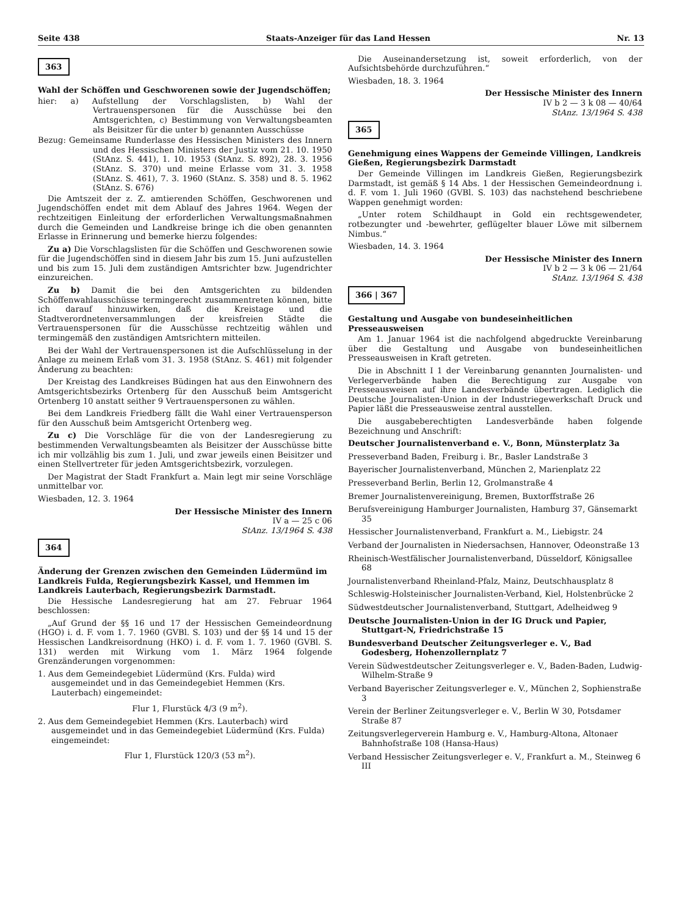Seite 438 Staats-Anzeiger für das Land Hessen Nr. 13
363
Wahl der Schöffen und Geschworenen sowie der Jugendschöffen;
hier: a) Aufstellung der Vorschlagslisten, b) Wahl der Vertrauenspersonen für die Ausschüsse bei den Amtsgerichten, c) Bestimmung von Verwaltungsbeamten als Beisitzer für die unter b) genannten Ausschüsse
Bezug: Gemeinsame Runderlasse des Hessischen Ministers des Innern und des Hessischen Ministers der Justiz vom 21. 10. 1950 (StAnz. S. 441), 1. 10. 1953 (StAnz. S. 892), 28. 3. 1956 (StAnz. S. 370) und meine Erlasse vom 31. 3. 1958 (StAnz. S. 461), 7. 3. 1960 (StAnz. S. 358) und 8. 5. 1962 (StAnz. S. 676)
Die Amtszeit der z. Z. amtierenden Schöffen, Geschworenen und Jugendschöffen endet mit dem Ablauf des Jahres 1964. Wegen der rechtzeitigen Einleitung der erforderlichen Verwaltungsmaßnahmen durch die Gemeinden und Landkreise bringe ich die oben genannten Erlasse in Erinnerung und bemerke hierzu folgendes:
Zu a) Die Vorschlagslisten für die Schöffen und Geschworenen sowie für die Jugendschöffen sind in diesem Jahr bis zum 15. Juni aufzustellen und bis zum 15. Juli dem zuständigen Amtsrichter bzw. Jugendrichter einzureichen.
Zu b) Damit die bei den Amtsgerichten zu bildenden Schöffenwahlausschüsse termingerecht zusammentreten können, bitte ich darauf hinzuwirken, daß die Kreistage und die Stadtverordnetenversammlungen der kreisfreien Städte die Vertrauenspersonen für die Ausschüsse rechtzeitig wählen und termingemäß den zuständigen Amtsrichtern mitteilen.
Bei der Wahl der Vertrauenspersonen ist die Aufschlüsselung in der Anlage zu meinem Erlaß vom 31. 3. 1958 (StAnz. S. 461) mit folgender Änderung zu beachten:
Der Kreistag des Landkreises Büdingen hat aus den Einwohnern des Amtsgerichtsbezirks Ortenberg für den Ausschuß beim Amtsgericht Ortenberg 10 anstatt seither 9 Vertrauenspersonen zu wählen.
Bei dem Landkreis Friedberg fällt die Wahl einer Vertrauensperson für den Ausschuß beim Amtsgericht Ortenberg weg.
Zu c) Die Vorschläge für die von der Landesregierung zu bestimmenden Verwaltungsbeamten als Beisitzer der Ausschüsse bitte ich mir vollzählig bis zum 1. Juli, und zwar jeweils einen Beisitzer und einen Stellvertreter für jeden Amtsgerichtsbezirk, vorzulegen.
Der Magistrat der Stadt Frankfurt a. Main legt mir seine Vorschläge unmittelbar vor.
Wiesbaden, 12. 3. 1964
Der Hessische Minister des Innern
IV a — 25 c 06
StAnz. 13/1964 S. 438
364
Änderung der Grenzen zwischen den Gemeinden Lüdermünd im Landkreis Fulda, Regierungsbezirk Kassel, und Hemmen im Landkreis Lauterbach, Regierungsbezirk Darmstadt.
Die Hessische Landesregierung hat am 27. Februar 1964 beschlossen:
„Auf Grund der §§ 16 und 17 der Hessischen Gemeindeordnung (HGO) i. d. F. vom 1. 7. 1960 (GVBl. S. 103) und der §§ 14 und 15 der Hessischen Landkreisordnung (HKO) i. d. F. vom 1. 7. 1960 (GVBl. S. 131) werden mit Wirkung vom 1. März 1964 folgende Grenzänderungen vorgenommen:
1. Aus dem Gemeindegebiet Lüdermünd (Krs. Fulda) wird ausgemeindet und in das Gemeindegebiet Hemmen (Krs. Lauterbach) eingemeindet:
Flur 1, Flurstück 4/3 (9 m<sup>2</sup>).
2. Aus dem Gemeindegebiet Hemmen (Krs. Lauterbach) wird ausgemeindet und in das Gemeindegebiet Lüdermünd (Krs. Fulda) eingemeindet:
Flur 1, Flurstück 120/3 (53 m<sup>2</sup>).
Die Auseinandersetzung ist, soweit erforderlich, von der Aufsichtsbehörde durchzuführen.“
Wiesbaden, 18. 3. 1964
Der Hessische Minister des Innern
IV b 2 — 3 k 08 — 40/64
StAnz. 13/1964 S. 438
365
Genehmigung eines Wappens der Gemeinde Villingen, Landkreis Gießen, Regierungsbezirk Darmstadt
Der Gemeinde Villingen im Landkreis Gießen, Regierungsbezirk Darmstadt, ist gemäß § 14 Abs. 1 der Hessischen Gemeindeordnung i. d. F. vom 1. Juli 1960 (GVBl. S. 103) das nachstehend beschriebene Wappen genehmigt worden:
„Unter rotem Schildhaupt in Gold ein rechtsgewendeter, rotbezungter und -bewehrter, geflügelter blauer Löwe mit silbernem Nimbus.“
Wiesbaden, 14. 3. 1964
Der Hessische Minister des Innern
IV b 2 — 3 k 06 — 21/64
StAnz. 13/1964 S. 438
366 | 367
Gestaltung und Ausgabe von bundeseinheitlichen Presseausweisen
Am 1. Januar 1964 ist die nachfolgend abgedruckte Vereinbarung über die Gestaltung und Ausgabe von bundeseinheitlichen Presseausweisen in Kraft getreten.
Die in Abschnitt I 1 der Vereinbarung genannten Journalisten- und Verlegerverbände haben die Berechtigung zur Ausgabe von Presseausweisen auf ihre Landesverbände übertragen. Lediglich die Deutsche Journalisten-Union in der Industriegewerkschaft Druck und Papier läßt die Presseausweise zentral ausstellen.
Die ausgabeberechtigten Landesverbände haben folgende Bezeichnung und Anschrift:
Deutscher Journalistenverband e. V., Bonn, Münsterplatz 3a
Presseverband Baden, Freiburg i. Br., Basler Landstraße 3
Bayerischer Journalistenverband, München 2, Marienplatz 22
Presseverband Berlin, Berlin 12, Grolmanstraße 4
Bremer Journalistenvereinigung, Bremen, Buxtorffstraße 26
Berufsvereinigung Hamburger Journalisten, Hamburg 37, Gänsemarkt 35
Hessischer Journalistenverband, Frankfurt a. M., Liebigstr. 24
Verband der Journalisten in Niedersachsen, Hannover, Odeonstraße 13
Rheinisch-Westfälischer Journalistenverband, Düsseldorf, Königsallee 68
Journalistenverband Rheinland-Pfalz, Mainz, Deutschhausplatz 8
Schleswig-Holsteinischer Journalisten-Verband, Kiel, Holstenbrücke 2
Südwestdeutscher Journalistenverband, Stuttgart, Adelheidweg 9
Deutsche Journalisten-Union in der IG Druck und Papier, Stuttgart-N, Friedrichstraße 15
Bundesverband Deutscher Zeitungsverleger e. V., Bad Godesberg, Hohenzollernplatz 7
Verein Südwestdeutscher Zeitungsverleger e. V., Baden-Baden, Ludwig-Wilhelm-Straße 9
Verband Bayerischer Zeitungsverleger e. V., München 2, Sophienstraße 3
Verein der Berliner Zeitungsverleger e. V., Berlin W 30, Potsdamer Straße 87
Zeitungsverlegerverein Hamburg e. V., Hamburg-Altona, Altonaer Bahnhofstraße 108 (Hansa-Haus)
Verband Hessischer Zeitungsverleger e. V., Frankfurt a. M., Steinweg 6 III